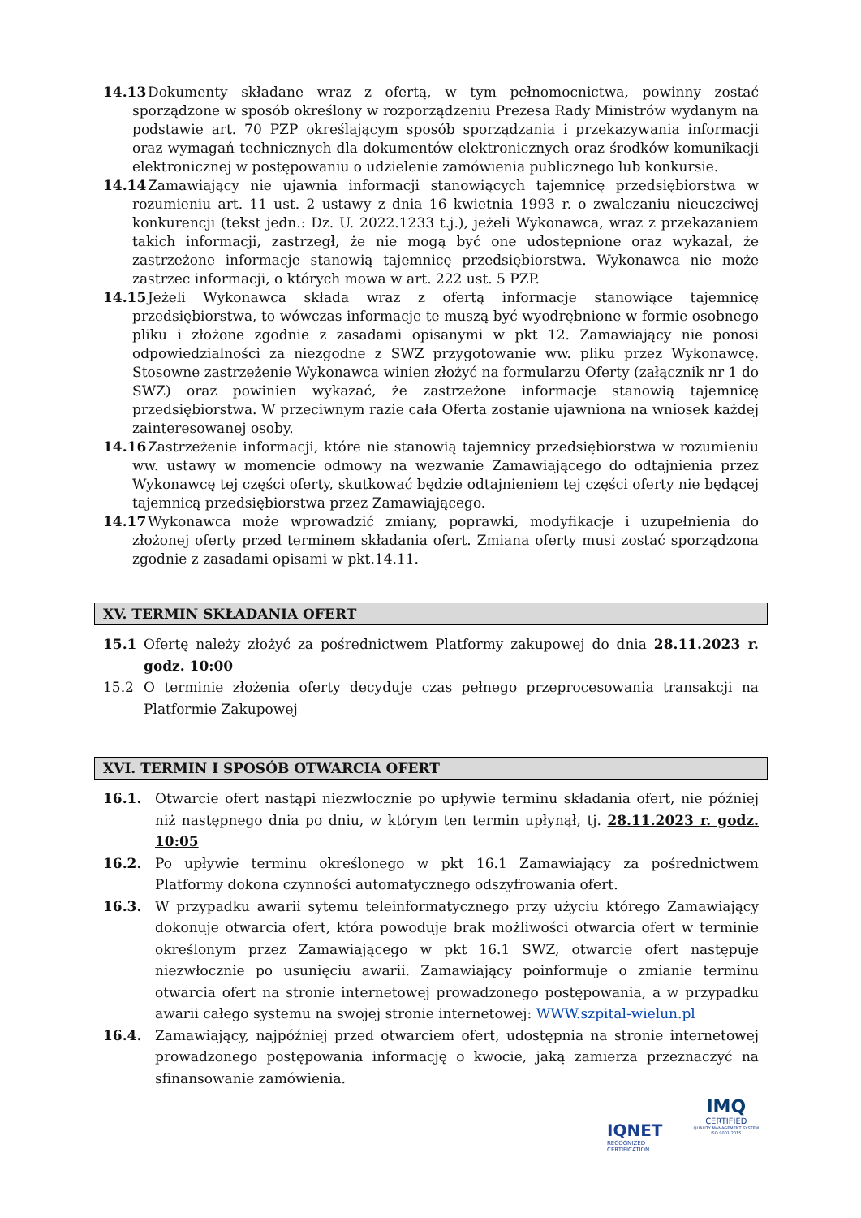14.13 Dokumenty składane wraz z ofertą, w tym pełnomocnictwa, powinny zostać sporządzone w sposób określony w rozporządzeniu Prezesa Rady Ministrów wydanym na podstawie art. 70 PZP określającym sposób sporządzania i przekazywania informacji oraz wymagań technicznych dla dokumentów elektronicznych oraz środków komunikacji elektronicznej w postępowaniu o udzielenie zamówienia publicznego lub konkursie.
14.14 Zamawiający nie ujawnia informacji stanowiących tajemnicę przedsiębiorstwa w rozumieniu art. 11 ust. 2 ustawy z dnia 16 kwietnia 1993 r. o zwalczaniu nieuczciwej konkurencji (tekst jedn.: Dz. U. 2022.1233 t.j.), jeżeli Wykonawca, wraz z przekazaniem takich informacji, zastrzegł, że nie mogą być one udostępnione oraz wykazał, że zastrzeżone informacje stanowią tajemnicę przedsiębiorstwa. Wykonawca nie może zastrzec informacji, o których mowa w art. 222 ust. 5 PZP.
14.15 Jeżeli Wykonawca składa wraz z ofertą informacje stanowiące tajemnicę przedsiębiorstwa, to wówczas informacje te muszą być wyodrębnione w formie osobnego pliku i złożone zgodnie z zasadami opisanymi w pkt 12. Zamawiający nie ponosi odpowiedzialności za niezgodne z SWZ przygotowanie ww. pliku przez Wykonawcę. Stosowne zastrzeżenie Wykonawca winien złożyć na formularzu Oferty (załącznik nr 1 do SWZ) oraz powinien wykazać, że zastrzeżone informacje stanowią tajemnicę przedsiębiorstwa. W przeciwnym razie cała Oferta zostanie ujawniona na wniosek każdej zainteresowanej osoby.
14.16 Zastrzeżenie informacji, które nie stanowią tajemnicy przedsiębiorstwa w rozumieniu ww. ustawy w momencie odmowy na wezwanie Zamawiającego do odtajnienia przez Wykonawcę tej części oferty, skutkować będzie odtajnieniem tej części oferty nie będącej tajemnicą przedsiębiorstwa przez Zamawiającego.
14.17 Wykonawca może wprowadzić zmiany, poprawki, modyfikacje i uzupełnienia do złożonej oferty przed terminem składania ofert. Zmiana oferty musi zostać sporządzona zgodnie z zasadami opisami w pkt.14.11.
XV. TERMIN SKŁADANIA OFERT
15.1 Ofertę należy złożyć za pośrednictwem Platformy zakupowej do dnia 28.11.2023 r. godz. 10:00
15.2 O terminie złożenia oferty decyduje czas pełnego przeprocesowania transakcji na Platformie Zakupowej
XVI. TERMIN I SPOSÓB OTWARCIA OFERT
16.1. Otwarcie ofert nastąpi niezwłocznie po upływie terminu składania ofert, nie później niż następnego dnia po dniu, w którym ten termin upłynął, tj. 28.11.2023 r. godz. 10:05
16.2. Po upływie terminu określonego w pkt 16.1 Zamawiający za pośrednictwem Platformy dokona czynności automatycznego odszyfrowania ofert.
16.3. W przypadku awarii sytemu teleinformatycznego przy użyciu którego Zamawiający dokonuje otwarcia ofert, która powoduje brak możliwości otwarcia ofert w terminie określonym przez Zamawiającego w pkt 16.1 SWZ, otwarcie ofert następuje niezwłocznie po usunięciu awarii. Zamawiający poinformuje o zmianie terminu otwarcia ofert na stronie internetowej prowadzonego postępowania, a w przypadku awarii całego systemu na swojej stronie internetowej: WWW.szpital-wielun.pl
16.4. Zamawiający, najpóźniej przed otwarciem ofert, udostępnia na stronie internetowej prowadzonego postępowania informację o kwocie, jaką zamierza przeznaczyć na sfinansowanie zamówienia.
IQNET
RECOGNIZED
CERTIFICATION
IMQ
CERTIFIED
QUALITY MANAGEMENT SYSTEM
ISO 9001:2015